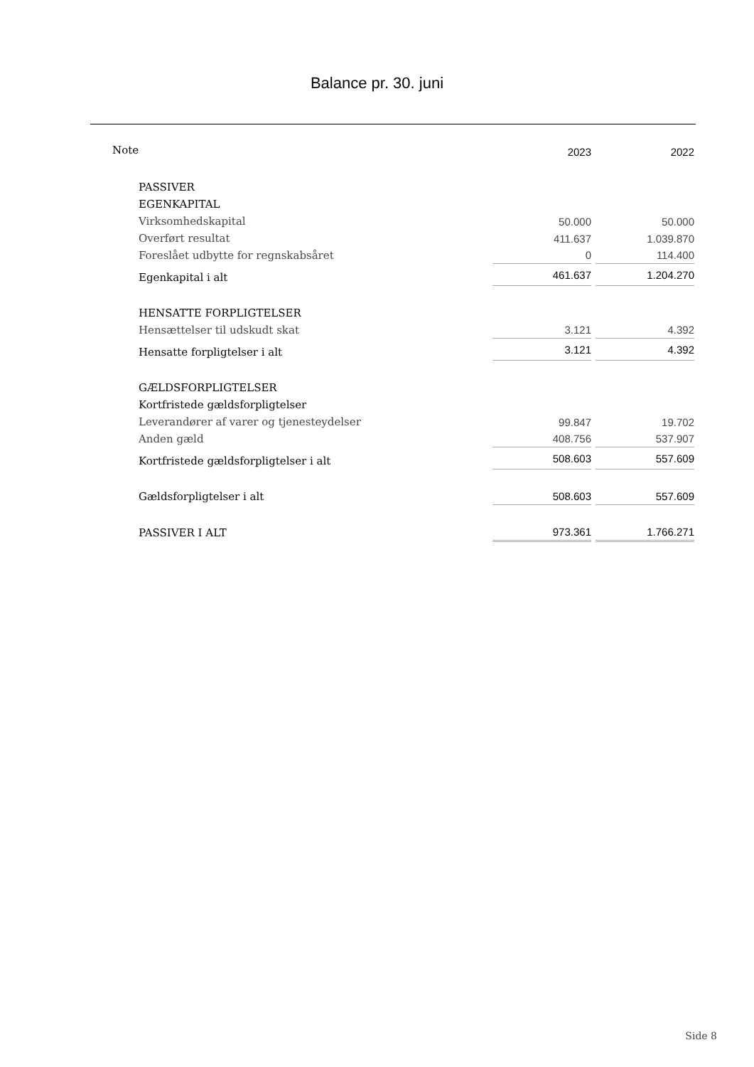Balance pr. 30. juni
| Note | 2023 | 2022 |
| PASSIVER | | |
| EGENKAPITAL | | |
| Virksomhedskapital | 50.000 | 50.000 |
| Overført resultat | 411.637 | 1.039.870 |
| Foreslået udbytte for regnskabsåret | 0 | 114.400 |
| Egenkapital i alt | 461.637 | 1.204.270 |
| HENSATTE FORPLIGTELSER | | |
| Hensættelser til udskudt skat | 3.121 | 4.392 |
| Hensatte forpligtelser i alt | 3.121 | 4.392 |
| GÆLDSFORPLIGTELSER | | |
| Kortfristede gældsforpligtelser | | |
| Leverandører af varer og tjenesteydelser | 99.847 | 19.702 |
| Anden gæld | 408.756 | 537.907 |
| Kortfristede gældsforpligtelser i alt | 508.603 | 557.609 |
| Gældsforpligtelser i alt | 508.603 | 557.609 |
| PASSIVER I ALT | 973.361 | 1.766.271 |
Side 8